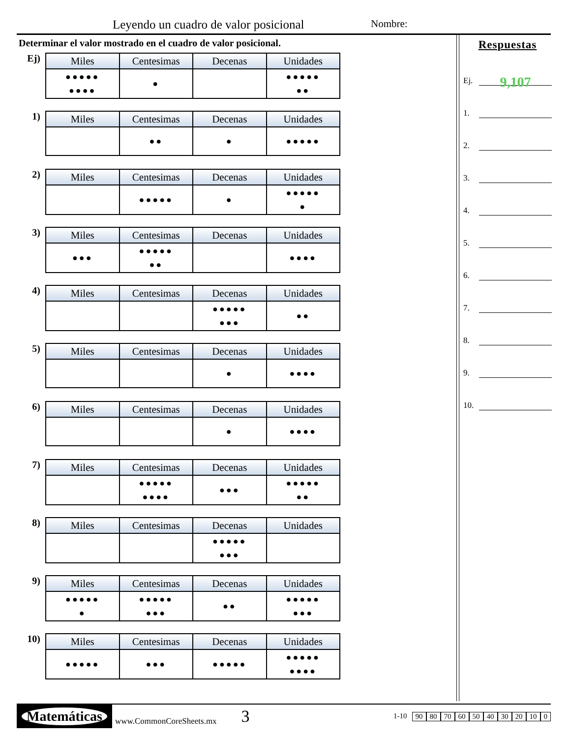Leyendo un cuadro de valor posicional Nombre:
Determinar el valor mostrado en el cuadro de valor posicional.
Ej)
| Miles | Centesimas | Decenas | Unidades |
| --- | --- | --- | --- |
| ●●●●● ●●●● | ● | | ●●●●● ●● |
1)
| Miles | Centesimas | Decenas | Unidades |
| --- | --- | --- | --- |
| | ●● | ● | ●●●●● |
2)
| Miles | Centesimas | Decenas | Unidades |
| --- | --- | --- | --- |
| | ●●●●● | ● | ●●●●● ● |
3)
| Miles | Centesimas | Decenas | Unidades |
| --- | --- | --- | --- |
| ●●● | ●●●●● ●● | | ●●●● |
4)
| Miles | Centesimas | Decenas | Unidades |
| --- | --- | --- | --- |
| | | ●●●●● ●●● | ●● |
5)
| Miles | Centesimas | Decenas | Unidades |
| --- | --- | --- | --- |
| | | ● | ●●●● |
6)
| Miles | Centesimas | Decenas | Unidades |
| --- | --- | --- | --- |
| | | ● | ●●●● |
7)
| Miles | Centesimas | Decenas | Unidades |
| --- | --- | --- | --- |
| | ●●●●● ●●●● | ●●● | ●●●●● ●● |
8)
| Miles | Centesimas | Decenas | Unidades |
| --- | --- | --- | --- |
| | | ●●●●● ●●● | |
9)
| Miles | Centesimas | Decenas | Unidades |
| --- | --- | --- | --- |
| ●●●●● ● | ●●●●● ●●● | ●● | ●●●●● ●●● |
10)
| Miles | Centesimas | Decenas | Unidades |
| --- | --- | --- | --- |
| ●●●●● | ●●● | ●●●●● | ●●●●● ●●●● |
Respuestas
Ej. 9,107
1.
2.
3.
4.
5.
6.
7.
8.
9.
10.
Matemáticas
www.CommonCoreSheets.mx 3
1-10 90 80 70 60 50 40 30 20 10 0